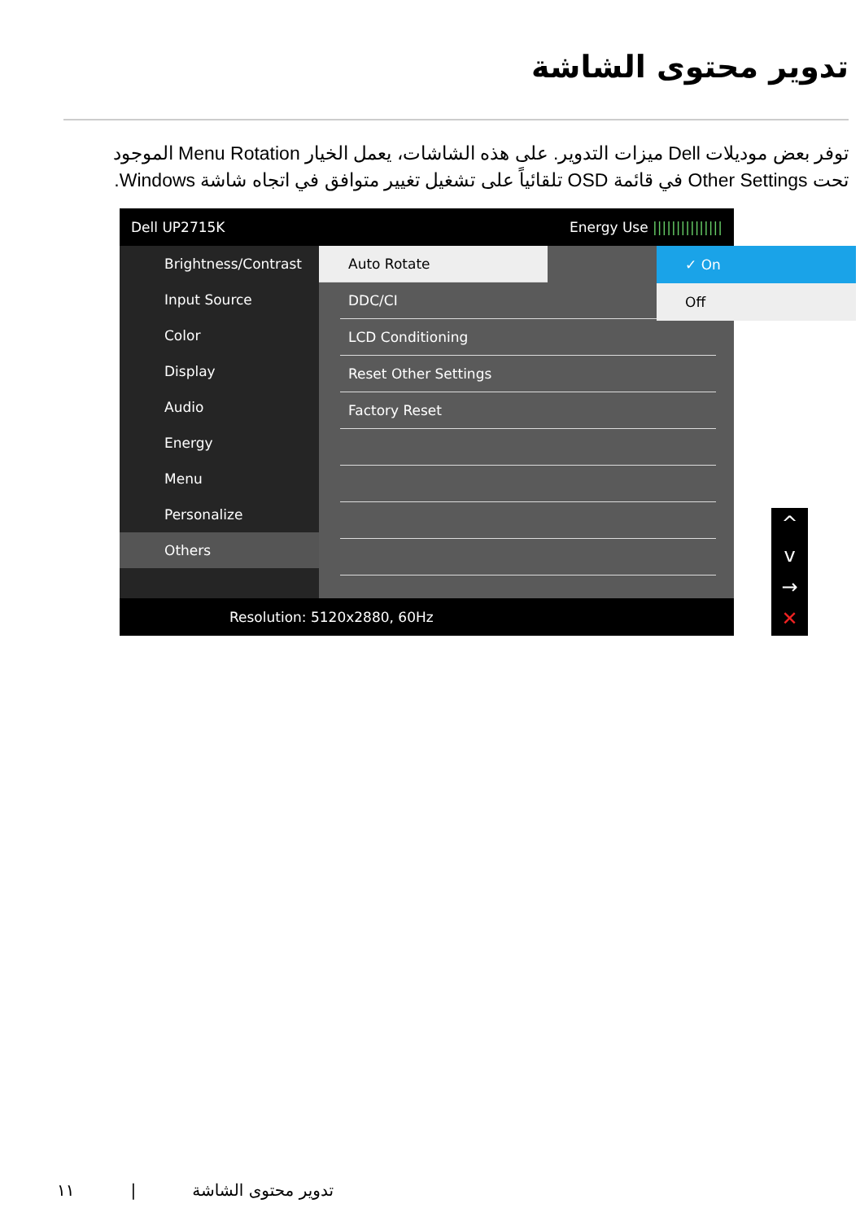تدوير محتوى الشاشة
توفر بعض موديلات Dell ميزات التدوير. على هذه الشاشات، يعمل الخيار Menu Rotation الموجود تحت Other Settings في قائمة OSD تلقائياً على تشغيل تغيير متوافق في اتجاه شاشة Windows.
Dell UP2715K Energy Use |||||||||||||||
Brightness/Contrast
Input Source
Color
Display
Audio
Energy
Menu
Personalize
Others
Auto Rotate
DDC/CI
LCD Conditioning
Reset Other Settings
Factory Reset
✓ On
Off
Resolution: 5120x2880, 60Hz
^
v
→
✕
١١ | تدوير محتوى الشاشة